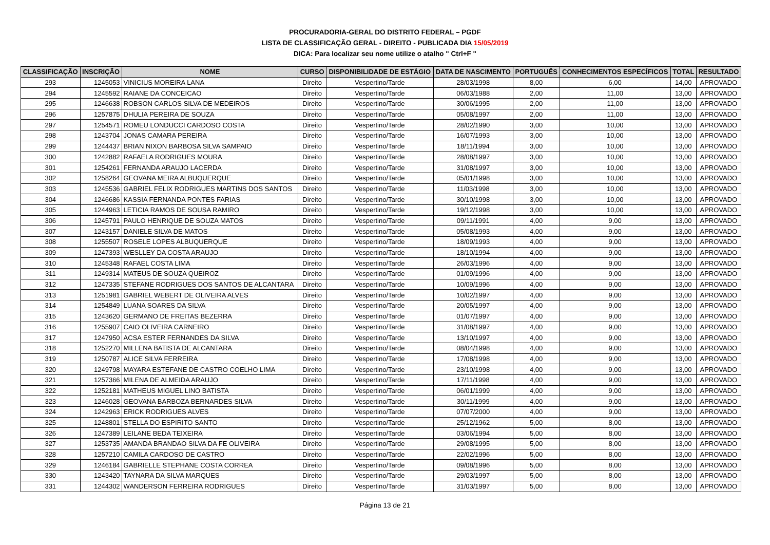PROCURADORIA-GERAL DO DISTRITO FEDERAL – PGDF
LISTA DE CLASSIFICAÇÃO GERAL - DIREITO - PUBLICADA DIA 15/05/2019
DICA: Para localizar seu nome utilize o atalho " Ctrl+F "
| CLASSIFICAÇÃO | INSCRIÇÃO | NOME | CURSO | DISPONIBILIDADE DE ESTÁGIO | DATA DE NASCIMENTO | PORTUGUÊS | CONHECIMENTOS ESPECÍFICOS | TOTAL | RESULTADO |
| --- | --- | --- | --- | --- | --- | --- | --- | --- | --- |
| 293 | 1245053 | VINICIUS MOREIRA LANA | Direito | Vespertino/Tarde | 28/03/1998 | 8,00 | 6,00 | 14,00 | APROVADO |
| 294 | 1245592 | RAIANE DA CONCEICAO | Direito | Vespertino/Tarde | 06/03/1988 | 2,00 | 11,00 | 13,00 | APROVADO |
| 295 | 1246638 | ROBSON CARLOS SILVA DE MEDEIROS | Direito | Vespertino/Tarde | 30/06/1995 | 2,00 | 11,00 | 13,00 | APROVADO |
| 296 | 1257875 | DHULIA PEREIRA DE SOUZA | Direito | Vespertino/Tarde | 05/08/1997 | 2,00 | 11,00 | 13,00 | APROVADO |
| 297 | 1254571 | ROMEU LONDUCCI CARDOSO COSTA | Direito | Vespertino/Tarde | 28/02/1990 | 3,00 | 10,00 | 13,00 | APROVADO |
| 298 | 1243704 | JONAS CAMARA PEREIRA | Direito | Vespertino/Tarde | 16/07/1993 | 3,00 | 10,00 | 13,00 | APROVADO |
| 299 | 1244437 | BRIAN NIXON BARBOSA SILVA SAMPAIO | Direito | Vespertino/Tarde | 18/11/1994 | 3,00 | 10,00 | 13,00 | APROVADO |
| 300 | 1242882 | RAFAELA RODRIGUES MOURA | Direito | Vespertino/Tarde | 28/08/1997 | 3,00 | 10,00 | 13,00 | APROVADO |
| 301 | 1254261 | FERNANDA ARAUJO LACERDA | Direito | Vespertino/Tarde | 31/08/1997 | 3,00 | 10,00 | 13,00 | APROVADO |
| 302 | 1258264 | GEOVANA MEIRA ALBUQUERQUE | Direito | Vespertino/Tarde | 05/01/1998 | 3,00 | 10,00 | 13,00 | APROVADO |
| 303 | 1245536 | GABRIEL FELIX RODRIGUES MARTINS DOS SANTOS | Direito | Vespertino/Tarde | 11/03/1998 | 3,00 | 10,00 | 13,00 | APROVADO |
| 304 | 1246686 | KASSIA FERNANDA PONTES FARIAS | Direito | Vespertino/Tarde | 30/10/1998 | 3,00 | 10,00 | 13,00 | APROVADO |
| 305 | 1244963 | LETICIA RAMOS DE SOUSA RAMIRO | Direito | Vespertino/Tarde | 19/12/1998 | 3,00 | 10,00 | 13,00 | APROVADO |
| 306 | 1245791 | PAULO HENRIQUE DE SOUZA MATOS | Direito | Vespertino/Tarde | 09/11/1991 | 4,00 | 9,00 | 13,00 | APROVADO |
| 307 | 1243157 | DANIELE SILVA DE MATOS | Direito | Vespertino/Tarde | 05/08/1993 | 4,00 | 9,00 | 13,00 | APROVADO |
| 308 | 1255507 | ROSELE LOPES ALBUQUERQUE | Direito | Vespertino/Tarde | 18/09/1993 | 4,00 | 9,00 | 13,00 | APROVADO |
| 309 | 1247393 | WESLLEY DA COSTA ARAUJO | Direito | Vespertino/Tarde | 18/10/1994 | 4,00 | 9,00 | 13,00 | APROVADO |
| 310 | 1245348 | RAFAEL COSTA LIMA | Direito | Vespertino/Tarde | 26/03/1996 | 4,00 | 9,00 | 13,00 | APROVADO |
| 311 | 1249314 | MATEUS DE SOUZA QUEIROZ | Direito | Vespertino/Tarde | 01/09/1996 | 4,00 | 9,00 | 13,00 | APROVADO |
| 312 | 1247335 | STEFANE RODRIGUES DOS SANTOS DE ALCANTARA | Direito | Vespertino/Tarde | 10/09/1996 | 4,00 | 9,00 | 13,00 | APROVADO |
| 313 | 1251981 | GABRIEL WEBERT DE OLIVEIRA ALVES | Direito | Vespertino/Tarde | 10/02/1997 | 4,00 | 9,00 | 13,00 | APROVADO |
| 314 | 1254849 | LUANA SOARES DA SILVA | Direito | Vespertino/Tarde | 20/05/1997 | 4,00 | 9,00 | 13,00 | APROVADO |
| 315 | 1243620 | GERMANO DE FREITAS BEZERRA | Direito | Vespertino/Tarde | 01/07/1997 | 4,00 | 9,00 | 13,00 | APROVADO |
| 316 | 1255907 | CAIO OLIVEIRA CARNEIRO | Direito | Vespertino/Tarde | 31/08/1997 | 4,00 | 9,00 | 13,00 | APROVADO |
| 317 | 1247950 | ACSA ESTER FERNANDES DA SILVA | Direito | Vespertino/Tarde | 13/10/1997 | 4,00 | 9,00 | 13,00 | APROVADO |
| 318 | 1252270 | MILLENA BATISTA DE ALCANTARA | Direito | Vespertino/Tarde | 08/04/1998 | 4,00 | 9,00 | 13,00 | APROVADO |
| 319 | 1250787 | ALICE SILVA FERREIRA | Direito | Vespertino/Tarde | 17/08/1998 | 4,00 | 9,00 | 13,00 | APROVADO |
| 320 | 1249798 | MAYARA ESTEFANE DE CASTRO COELHO LIMA | Direito | Vespertino/Tarde | 23/10/1998 | 4,00 | 9,00 | 13,00 | APROVADO |
| 321 | 1257366 | MILENA DE ALMEIDA ARAUJO | Direito | Vespertino/Tarde | 17/11/1998 | 4,00 | 9,00 | 13,00 | APROVADO |
| 322 | 1252181 | MATHEUS MIGUEL LINO BATISTA | Direito | Vespertino/Tarde | 06/01/1999 | 4,00 | 9,00 | 13,00 | APROVADO |
| 323 | 1246028 | GEOVANA BARBOZA BERNARDES SILVA | Direito | Vespertino/Tarde | 30/11/1999 | 4,00 | 9,00 | 13,00 | APROVADO |
| 324 | 1242963 | ERICK RODRIGUES ALVES | Direito | Vespertino/Tarde | 07/07/2000 | 4,00 | 9,00 | 13,00 | APROVADO |
| 325 | 1248801 | STELLA DO ESPIRITO SANTO | Direito | Vespertino/Tarde | 25/12/1962 | 5,00 | 8,00 | 13,00 | APROVADO |
| 326 | 1247389 | LEILANE BEDA TEIXEIRA | Direito | Vespertino/Tarde | 03/06/1994 | 5,00 | 8,00 | 13,00 | APROVADO |
| 327 | 1253735 | AMANDA BRANDAO SILVA DA FE OLIVEIRA | Direito | Vespertino/Tarde | 29/08/1995 | 5,00 | 8,00 | 13,00 | APROVADO |
| 328 | 1257210 | CAMILA CARDOSO DE CASTRO | Direito | Vespertino/Tarde | 22/02/1996 | 5,00 | 8,00 | 13,00 | APROVADO |
| 329 | 1246184 | GABRIELLE STEPHANE COSTA CORREA | Direito | Vespertino/Tarde | 09/08/1996 | 5,00 | 8,00 | 13,00 | APROVADO |
| 330 | 1243420 | TAYNARA DA SILVA MARQUES | Direito | Vespertino/Tarde | 29/03/1997 | 5,00 | 8,00 | 13,00 | APROVADO |
| 331 | 1244302 | WANDERSON FERREIRA RODRIGUES | Direito | Vespertino/Tarde | 31/03/1997 | 5,00 | 8,00 | 13,00 | APROVADO |
Página 13 de 21